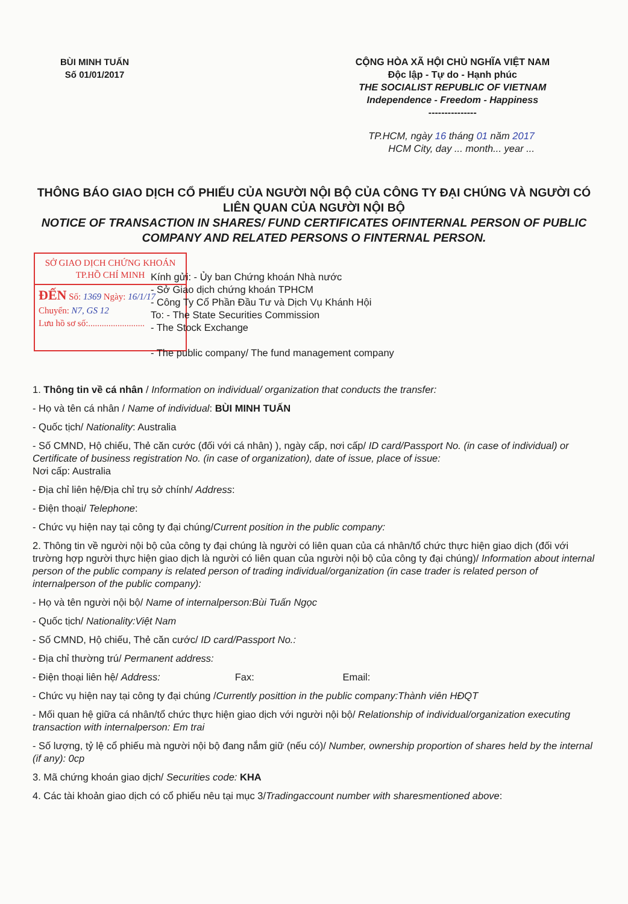BÙI MINH TUẤN
Số 01/01/2017
CỘNG HÒA XÃ HỘI CHỦ NGHĨA VIỆT NAM
Độc lập - Tự do - Hạnh phúc
THE SOCIALIST REPUBLIC OF VIETNAM
Independence - Freedom - Happiness
---------------
TP.HCM, ngày 16 tháng 01 năm 2017
HCM City, day ... month... year ...
THÔNG BÁO GIAO DỊCH CỔ PHIẾU CỦA NGƯỜI NỘI BỘ CỦA CÔNG TY ĐẠI CHÚNG VÀ NGƯỜI CÓ LIÊN QUAN CỦA NGƯỜI NỘI BỘ
NOTICE OF TRANSACTION IN SHARES/ FUND CERTIFICATES OFINTERNAL PERSON OF PUBLIC COMPANY AND RELATED PERSONS O FINTERNAL PERSON.
SỞ GIAO DỊCH CHỨNG KHOÁN
TP.HỒ CHÍ MINH
ĐẾN Số: 1369 Ngày: 16/1/17
Chuyển: N7, GS 12
Lưu hồ sơ số:.........................
Kính gửi: - Ủy ban Chứng khoán Nhà nước
- Sở Giao dịch chứng khoán TPHCM
- Công Ty Cổ Phần Đầu Tư và Dịch Vụ Khánh Hội
To: - The State Securities Commission
- The Stock Exchange
- The public company/ The fund management company
1. Thông tin về cá nhân / Information on individual/ organization that conducts the transfer:
- Họ và tên cá nhân / Name of individual: BÙI MINH TUẤN
- Quốc tịch/ Nationality: Australia
- Số CMND, Hộ chiếu, Thẻ căn cước (đối với cá nhân) ), ngày cấp, nơi cấp/ ID card/Passport No. (in case of individual) or Certificate of business registration No. (in case of organization), date of issue, place of issue:
Nơi cấp: Australia
- Địa chỉ liên hệ/Địa chỉ trụ sở chính/ Address:
- Điện thoại/ Telephone:
- Chức vụ hiện nay tại công ty đại chúng/Current position in the public company:
2. Thông tin về người nội bộ của công ty đại chúng là người có liên quan của cá nhân/tổ chức thực hiện giao dịch (đối với trường hợp người thực hiện giao dịch là người có liên quan của người nội bộ của công ty đại chúng)/ Information about internal person of the public company is related person of trading individual/organization (in case trader is related person of internalperson of the public company):
- Họ và tên người nội bộ/ Name of internalperson:Bùi Tuấn Ngọc
- Quốc tịch/ Nationality:Việt Nam
- Số CMND, Hộ chiếu, Thẻ căn cước/ ID card/Passport No.:
- Địa chỉ thường trú/ Permanent address:
- Điện thoại liên hệ/ Address: Fax: Email:
- Chức vụ hiện nay tại công ty đại chúng /Currently posittion in the public company:Thành viên HĐQT
- Mối quan hệ giữa cá nhân/tổ chức thực hiện giao dịch với người nội bộ/ Relationship of individual/organization executing transaction with internalperson: Em trai
- Số lượng, tỷ lệ cổ phiếu mà người nội bộ đang nắm giữ (nếu có)/ Number, ownership proportion of shares held by the internal (if any): 0cp
3. Mã chứng khoán giao dịch/ Securities code: KHA
4. Các tài khoản giao dịch có cổ phiếu nêu tại mục 3/Tradingaccount number with sharesmentioned above: